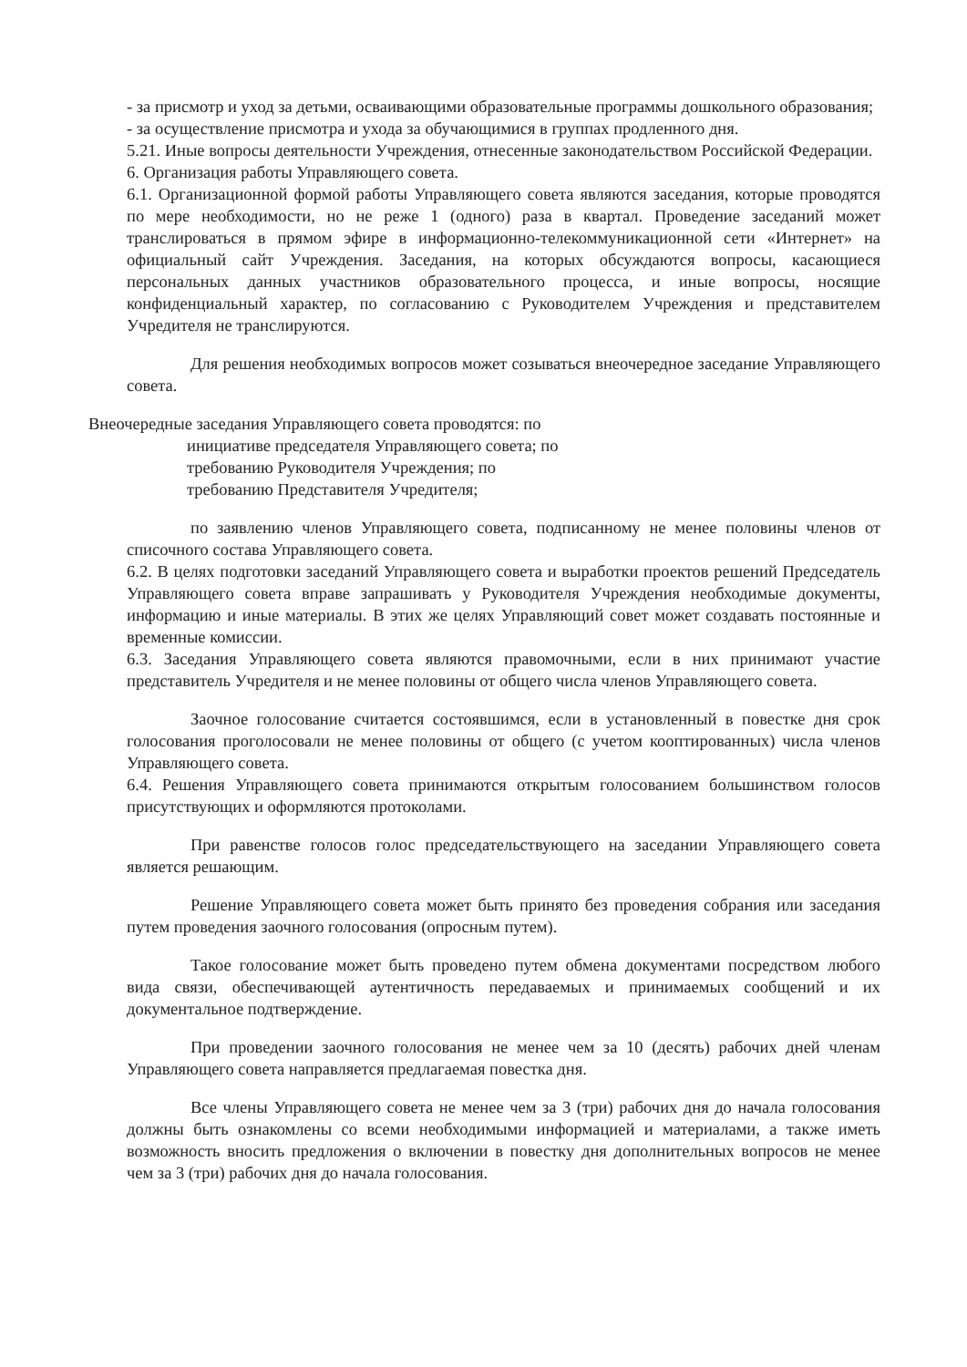- за присмотр и уход за детьми, осваивающими образовательные программы дошкольного образования;
- за осуществление присмотра и ухода за обучающимися в группах продленного дня.
5.21. Иные вопросы деятельности Учреждения, отнесенные законодательством Российской Федерации.
6. Организация работы Управляющего совета.
6.1. Организационной формой работы Управляющего совета являются заседания, которые проводятся по мере необходимости, но не реже 1 (одного) раза в квартал. Проведение заседаний может транслироваться в прямом эфире в информационно-телекоммуникационной сети «Интернет» на официальный сайт Учреждения. Заседания, на которых обсуждаются вопросы, касающиеся персональных данных участников образовательного процесса, и иные вопросы, носящие конфиденциальный характер, по согласованию с Руководителем Учреждения и представителем Учредителя не транслируются.
Для решения необходимых вопросов может созываться внеочередное заседание Управляющего совета.
Внеочередные заседания Управляющего совета проводятся: по
инициативе председателя Управляющего совета; по
требованию Руководителя Учреждения; по
требованию Представителя Учредителя;
по заявлению членов Управляющего совета, подписанному не менее половины членов от списочного состава Управляющего совета.
6.2. В целях подготовки заседаний Управляющего совета и выработки проектов решений Председатель Управляющего совета вправе запрашивать у Руководителя Учреждения необходимые документы, информацию и иные материалы. В этих же целях Управляющий совет может создавать постоянные и временные комиссии.
6.3. Заседания Управляющего совета являются правомочными, если в них принимают участие представитель Учредителя и не менее половины от общего числа членов Управляющего совета.
Заочное голосование считается состоявшимся, если в установленный в повестке дня срок голосования проголосовали не менее половины от общего (с учетом кооптированных) числа членов Управляющего совета.
6.4. Решения Управляющего совета принимаются открытым голосованием большинством голосов присутствующих и оформляются протоколами.
При равенстве голосов голос председательствующего на заседании Управляющего совета является решающим.
Решение Управляющего совета может быть принято без проведения собрания или заседания путем проведения заочного голосования (опросным путем).
Такое голосование может быть проведено путем обмена документами посредством любого вида связи, обеспечивающей аутентичность передаваемых и принимаемых сообщений и их документальное подтверждение.
При проведении заочного голосования не менее чем за 10 (десять) рабочих дней членам Управляющего совета направляется предлагаемая повестка дня.
Все члены Управляющего совета не менее чем за 3 (три) рабочих дня до начала голосования должны быть ознакомлены со всеми необходимыми информацией и материалами, а также иметь возможность вносить предложения о включении в повестку дня дополнительных вопросов не менее чем за 3 (три) рабочих дня до начала голосования.